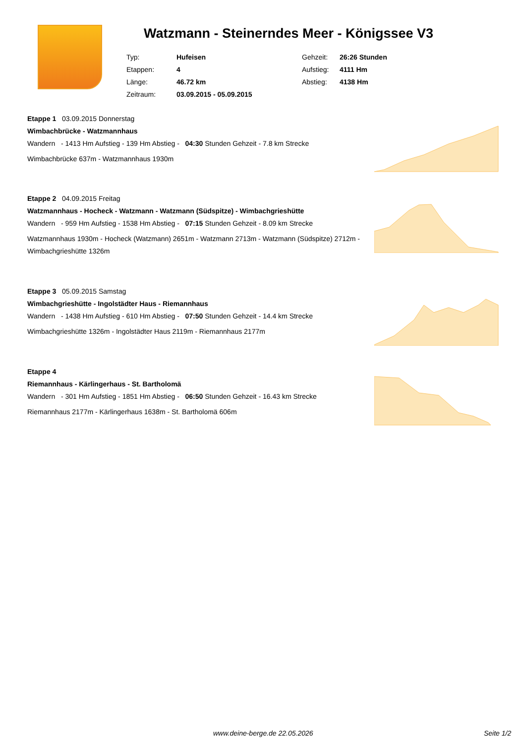Watzmann - Steinerndes Meer - Königssee V3
| Typ: | Hufeisen | Gehzeit: | 26:26 Stunden |
| Etappen: | 4 | Aufstieg: | 4111 Hm |
| Länge: | 46.72 km | Abstieg: | 4138 Hm |
| Zeitraum: | 03.09.2015 - 05.09.2015 | | |
Etappe 1 03.09.2015 Donnerstag
Wimbachbrücke - Watzmannhaus
Wandern - 1413 Hm Aufstieg - 139 Hm Abstieg - 04:30 Stunden Gehzeit - 7.8 km Strecke
Wimbachbrücke 637m - Watzmannhaus 1930m
Etappe 2 04.09.2015 Freitag
Watzmannhaus - Hocheck - Watzmann - Watzmann (Südspitze) - Wimbachgrieshütte
Wandern - 959 Hm Aufstieg - 1538 Hm Abstieg - 07:15 Stunden Gehzeit - 8.09 km Strecke
Watzmannhaus 1930m - Hocheck (Watzmann) 2651m - Watzmann 2713m - Watzmann (Südspitze) 2712m - Wimbachgrieshütte 1326m
Etappe 3 05.09.2015 Samstag
Wimbachgrieshütte - Ingolstädter Haus - Riemannhaus
Wandern - 1438 Hm Aufstieg - 610 Hm Abstieg - 07:50 Stunden Gehzeit - 14.4 km Strecke
Wimbachgrieshütte 1326m - Ingolstädter Haus 2119m - Riemannhaus 2177m
Etappe 4
Riemannhaus - Kärlingerhaus - St. Bartholomä
Wandern - 301 Hm Aufstieg - 1851 Hm Abstieg - 06:50 Stunden Gehzeit - 16.43 km Strecke
Riemannhaus 2177m - Kärlingerhaus 1638m - St. Bartholomä 606m
www.deine-berge.de 22.05.2026 Seite 1/2